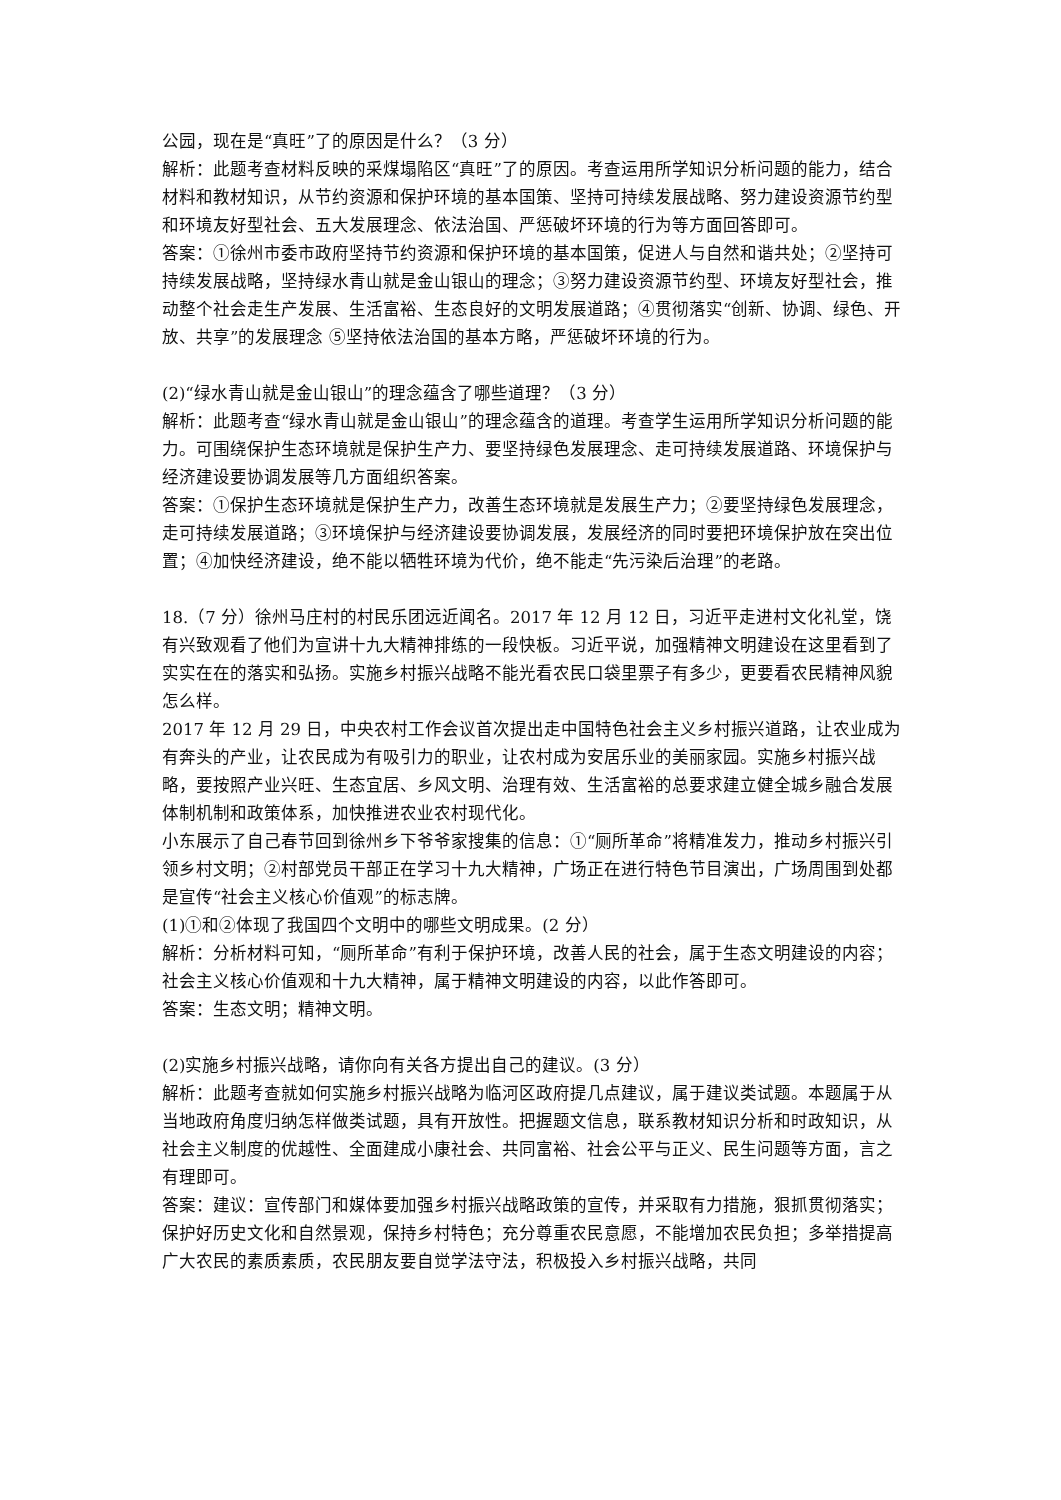公园，现在是“真旺”了的原因是什么？（3 分）
解析：此题考查材料反映的采煤塌陷区“真旺”了的原因。考查运用所学知识分析问题的能力，结合材料和教材知识，从节约资源和保护环境的基本国策、坚持可持续发展战略、努力建设资源节约型和环境友好型社会、五大发展理念、依法治国、严惩破坏环境的行为等方面回答即可。
答案：①徐州市委市政府坚持节约资源和保护环境的基本国策，促进人与自然和谐共处；②坚持可持续发展战略，坚持绿水青山就是金山银山的理念；③努力建设资源节约型、环境友好型社会，推动整个社会走生产发展、生活富裕、生态良好的文明发展道路；④贯彻落实“创新、协调、绿色、开放、共享”的发展理念 ⑤坚持依法治国的基本方略，严惩破坏环境的行为。
(2)“绿水青山就是金山银山”的理念蕴含了哪些道理？（3 分）
解析：此题考查“绿水青山就是金山银山”的理念蕴含的道理。考查学生运用所学知识分析问题的能力。可围绕保护生态环境就是保护生产力、要坚持绿色发展理念、走可持续发展道路、环境保护与经济建设要协调发展等几方面组织答案。
答案：①保护生态环境就是保护生产力，改善生态环境就是发展生产力；②要坚持绿色发展理念，走可持续发展道路；③环境保护与经济建设要协调发展，发展经济的同时要把环境保护放在突出位置；④加快经济建设，绝不能以牺牲环境为代价，绝不能走“先污染后治理”的老路。
18.（7 分）徐州马庄村的村民乐团远近闻名。2017 年 12 月 12 日，习近平走进村文化礼堂，饶有兴致观看了他们为宣讲十九大精神排练的一段快板。习近平说，加强精神文明建设在这里看到了实实在在的落实和弘扬。实施乡村振兴战略不能光看农民口袋里票子有多少，更要看农民精神风貌怎么样。
2017 年 12 月 29 日，中央农村工作会议首次提出走中国特色社会主义乡村振兴道路，让农业成为有奔头的产业，让农民成为有吸引力的职业，让农村成为安居乐业的美丽家园。实施乡村振兴战略，要按照产业兴旺、生态宜居、乡风文明、治理有效、生活富裕的总要求建立健全城乡融合发展体制机制和政策体系，加快推进农业农村现代化。
小东展示了自己春节回到徐州乡下爷爷家搜集的信息：①“厕所革命”将精准发力，推动乡村振兴引领乡村文明；②村部党员干部正在学习十九大精神，广场正在进行特色节目演出，广场周围到处都是宣传“社会主义核心价值观”的标志牌。
(1)①和②体现了我国四个文明中的哪些文明成果。(2 分）
解析：分析材料可知，“厕所革命”有利于保护环境，改善人民的社会，属于生态文明建设的内容；社会主义核心价值观和十九大精神，属于精神文明建设的内容，以此作答即可。
答案：生态文明；精神文明。
(2)实施乡村振兴战略，请你向有关各方提出自己的建议。(3 分）
解析：此题考查就如何实施乡村振兴战略为临河区政府提几点建议，属于建议类试题。本题属于从当地政府角度归纳怎样做类试题，具有开放性。把握题文信息，联系教材知识分析和时政知识，从社会主义制度的优越性、全面建成小康社会、共同富裕、社会公平与正义、民生问题等方面，言之有理即可。
答案：建议：宣传部门和媒体要加强乡村振兴战略政策的宣传，并采取有力措施，狠抓贯彻落实；保护好历史文化和自然景观，保持乡村特色；充分尊重农民意愿，不能增加农民负担；多举措提高广大农民的素质素质，农民朋友要自觉学法守法，积极投入乡村振兴战略，共同